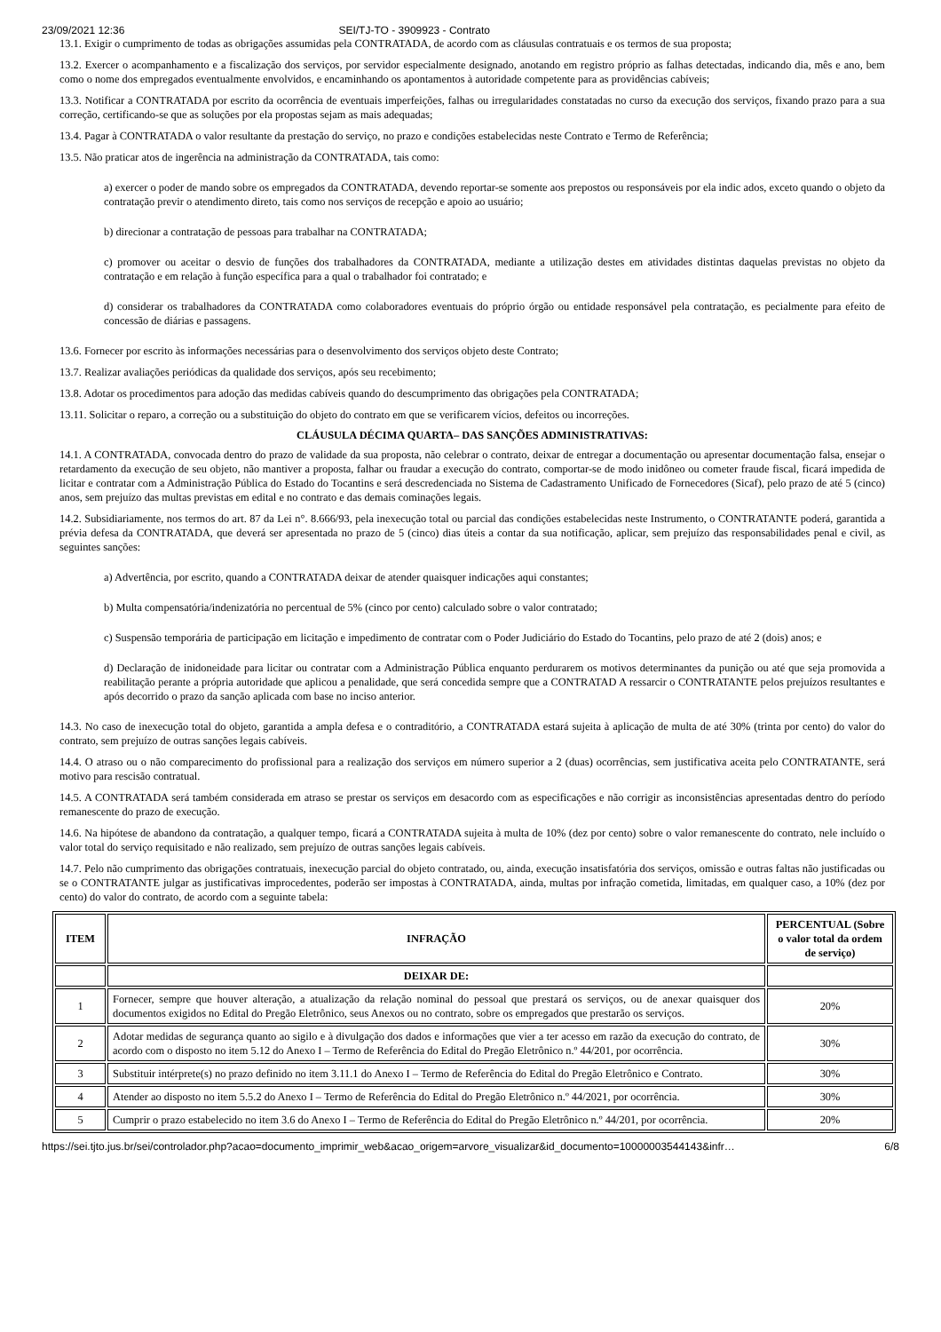23/09/2021 12:36 SEI/TJ-TO - 3909923 - Contrato
13.1. Exigir o cumprimento de todas as obrigações assumidas pela CONTRATADA, de acordo com as cláusulas contratuais e os termos de sua proposta;
13.2. Exercer o acompanhamento e a fiscalização dos serviços, por servidor especialmente designado, anotando em registro próprio as falhas detectadas, indicando dia, mês e ano, bem como o nome dos empregados eventualmente envolvidos, e encaminhando os apontamentos à autoridade competente para as providências cabíveis;
13.3. Notificar a CONTRATADA por escrito da ocorrência de eventuais imperfeições, falhas ou irregularidades constatadas no curso da execução dos serviços, fixando prazo para a sua correção, certificando-se que as soluções por ela propostas sejam as mais adequadas;
13.4. Pagar à CONTRATADA o valor resultante da prestação do serviço, no prazo e condições estabelecidas neste Contrato e Termo de Referência;
13.5. Não praticar atos de ingerência na administração da CONTRATADA, tais como:
a) exercer o poder de mando sobre os empregados da CONTRATADA, devendo reportar-se somente aos prepostos ou responsáveis por ela indic ados, exceto quando o objeto da contratação previr o atendimento direto, tais como nos serviços de recepção e apoio ao usuário;
b) direcionar a contratação de pessoas para trabalhar na CONTRATADA;
c) promover ou aceitar o desvio de funções dos trabalhadores da CONTRATADA, mediante a utilização destes em atividades distintas daquelas previstas no objeto da contratação e em relação à função específica para a qual o trabalhador foi contratado; e
d) considerar os trabalhadores da CONTRATADA como colaboradores eventuais do próprio órgão ou entidade responsável pela contratação, es pecialmente para efeito de concessão de diárias e passagens.
13.6. Fornecer por escrito às informações necessárias para o desenvolvimento dos serviços objeto deste Contrato;
13.7. Realizar avaliações periódicas da qualidade dos serviços, após seu recebimento;
13.8. Adotar os procedimentos para adoção das medidas cabíveis quando do descumprimento das obrigações pela CONTRATADA;
13.11. Solicitar o reparo, a correção ou a substituição do objeto do contrato em que se verificarem vícios, defeitos ou incorreções.
CLÁUSULA DÉCIMA QUARTA– DAS SANÇÕES ADMINISTRATIVAS:
14.1. A CONTRATADA, convocada dentro do prazo de validade da sua proposta, não celebrar o contrato, deixar de entregar a documentação ou apresentar documentação falsa, ensejar o retardamento da execução de seu objeto, não mantiver a proposta, falhar ou fraudar a execução do contrato, comportar-se de modo inidôneo ou cometer fraude fiscal, ficará impedida de licitar e contratar com a Administração Pública do Estado do Tocantins e será descredenciada no Sistema de Cadastramento Unificado de Fornecedores (Sicaf), pelo prazo de até 5 (cinco) anos, sem prejuízo das multas previstas em edital e no contrato e das demais cominações legais.
14.2. Subsidiariamente, nos termos do art. 87 da Lei n°. 8.666/93, pela inexecução total ou parcial das condições estabelecidas neste Instrumento, o CONTRATANTE poderá, garantida a prévia defesa da CONTRATADA, que deverá ser apresentada no prazo de 5 (cinco) dias úteis a contar da sua notificação, aplicar, sem prejuízo das responsabilidades penal e civil, as seguintes sanções:
a) Advertência, por escrito, quando a CONTRATADA deixar de atender quaisquer indicações aqui constantes;
b) Multa compensatória/indenizatória no percentual de 5% (cinco por cento) calculado sobre o valor contratado;
c) Suspensão temporária de participação em licitação e impedimento de contratar com o Poder Judiciário do Estado do Tocantins, pelo prazo de até 2 (dois) anos; e
d) Declaração de inidoneidade para licitar ou contratar com a Administração Pública enquanto perdurarem os motivos determinantes da punição ou até que seja promovida a reabilitação perante a própria autoridade que aplicou a penalidade, que será concedida sempre que a CONTRATAD A ressarcir o CONTRATANTE pelos prejuízos resultantes e após decorrido o prazo da sanção aplicada com base no inciso anterior.
14.3. No caso de inexecução total do objeto, garantida a ampla defesa e o contraditório, a CONTRATADA estará sujeita à aplicação de multa de até 30% (trinta por cento) do valor do contrato, sem prejuízo de outras sanções legais cabíveis.
14.4. O atraso ou o não comparecimento do profissional para a realização dos serviços em número superior a 2 (duas) ocorrências, sem justificativa aceita pelo CONTRATANTE, será motivo para rescisão contratual.
14.5. A CONTRATADA será também considerada em atraso se prestar os serviços em desacordo com as especificações e não corrigir as inconsistências apresentadas dentro do período remanescente do prazo de execução.
14.6. Na hipótese de abandono da contratação, a qualquer tempo, ficará a CONTRATADA sujeita à multa de 10% (dez por cento) sobre o valor remanescente do contrato, nele incluído o valor total do serviço requisitado e não realizado, sem prejuízo de outras sanções legais cabíveis.
14.7. Pelo não cumprimento das obrigações contratuais, inexecução parcial do objeto contratado, ou, ainda, execução insatisfatória dos serviços, omissão e outras faltas não justificadas ou se o CONTRATANTE julgar as justificativas improcedentes, poderão ser impostas à CONTRATADA, ainda, multas por infração cometida, limitadas, em qualquer caso, a 10% (dez por cento) do valor do contrato, de acordo com a seguinte tabela:
| ITEM | INFRAÇÃO | PERCENTUAL (Sobre o valor total da ordem de serviço) |
| --- | --- | --- |
| | DEIXAR DE: | |
| 1 | Fornecer, sempre que houver alteração, a atualização da relação nominal do pessoal que prestará os serviços, ou de anexar quaisquer dos documentos exigidos no Edital do Pregão Eletrônico, seus Anexos ou no contrato, sobre os empregados que prestarão os serviços. | 20% |
| 2 | Adotar medidas de segurança quanto ao sigilo e à divulgação dos dados e informações que vier a ter acesso em razão da execução do contrato, de acordo com o disposto no item 5.12 do Anexo I – Termo de Referência do Edital do Pregão Eletrônico n.º 44/201, por ocorrência. | 30% |
| 3 | Substituir intérprete(s) no prazo definido no item 3.11.1 do Anexo I – Termo de Referência do Edital do Pregão Eletrônico e Contrato. | 30% |
| 4 | Atender ao disposto no item 5.5.2 do Anexo I – Termo de Referência do Edital do Pregão Eletrônico n.º 44/2021, por ocorrência. | 30% |
| 5 | Cumprir o prazo estabelecido no item 3.6 do Anexo I – Termo de Referência do Edital do Pregão Eletrônico n.º 44/201, por ocorrência. | 20% |
https://sei.tjto.jus.br/sei/controlador.php?acao=documento_imprimir_web&acao_origem=arvore_visualizar&id_documento=10000003544143&infr… 6/8